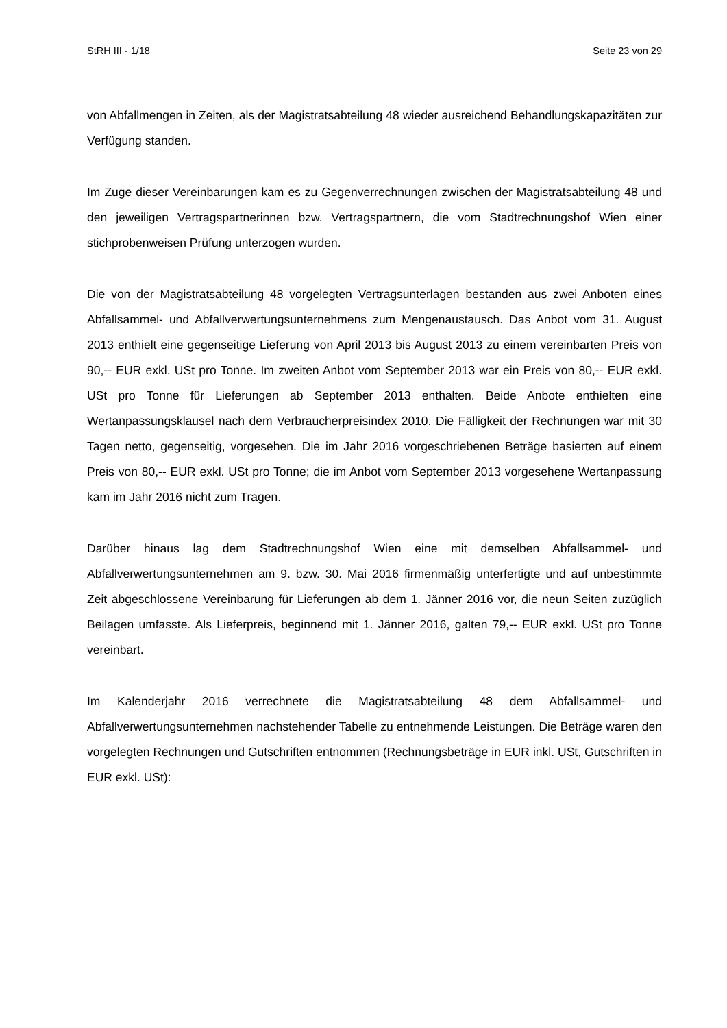StRH III - 1/18 Seite 23 von 29
von Abfallmengen in Zeiten, als der Magistratsabteilung 48 wieder ausreichend Behandlungskapazitäten zur Verfügung standen.
Im Zuge dieser Vereinbarungen kam es zu Gegenverrechnungen zwischen der Magistratsabteilung 48 und den jeweiligen Vertragspartnerinnen bzw. Vertragspartnern, die vom Stadtrechnungshof Wien einer stichprobenweisen Prüfung unterzogen wurden.
Die von der Magistratsabteilung 48 vorgelegten Vertragsunterlagen bestanden aus zwei Anboten eines Abfallsammel- und Abfallverwertungsunternehmens zum Mengenaustausch. Das Anbot vom 31. August 2013 enthielt eine gegenseitige Lieferung von April 2013 bis August 2013 zu einem vereinbarten Preis von 90,-- EUR exkl. USt pro Tonne. Im zweiten Anbot vom September 2013 war ein Preis von 80,-- EUR exkl. USt pro Tonne für Lieferungen ab September 2013 enthalten. Beide Anbote enthielten eine Wertanpassungsklausel nach dem Verbraucherpreisindex 2010. Die Fälligkeit der Rechnungen war mit 30 Tagen netto, gegenseitig, vorgesehen. Die im Jahr 2016 vorgeschriebenen Beträge basierten auf einem Preis von 80,-- EUR exkl. USt pro Tonne; die im Anbot vom September 2013 vorgesehene Wertanpassung kam im Jahr 2016 nicht zum Tragen.
Darüber hinaus lag dem Stadtrechnungshof Wien eine mit demselben Abfallsammel- und Abfallverwertungsunternehmen am 9. bzw. 30. Mai 2016 firmenmäßig unterfertigte und auf unbestimmte Zeit abgeschlossene Vereinbarung für Lieferungen ab dem 1. Jänner 2016 vor, die neun Seiten zuzüglich Beilagen umfasste. Als Lieferpreis, beginnend mit 1. Jänner 2016, galten 79,-- EUR exkl. USt pro Tonne vereinbart.
Im Kalenderjahr 2016 verrechnete die Magistratsabteilung 48 dem Abfallsammel- und Abfallverwertungsunternehmen nachstehender Tabelle zu entnehmende Leistungen. Die Beträge waren den vorgelegten Rechnungen und Gutschriften entnommen (Rechnungsbeträge in EUR inkl. USt, Gutschriften in EUR exkl. USt):